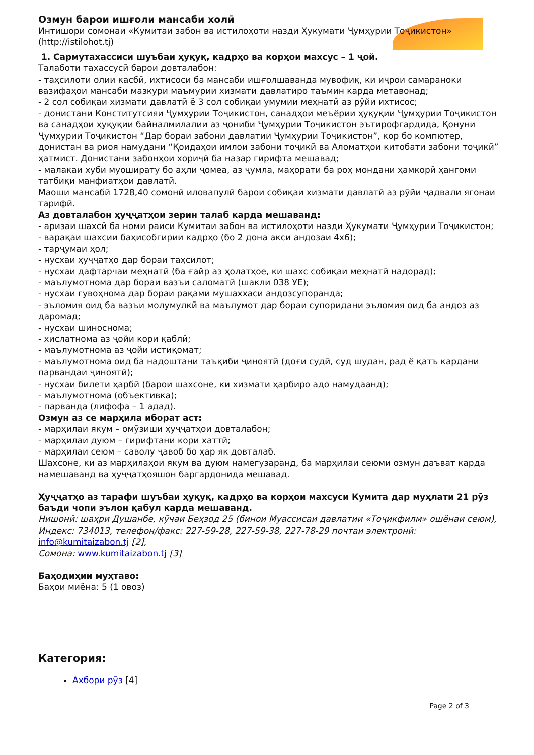Озмун барои ишғоли мансаби холӣ
Интишори сомонаи «Кумитаи забон ва истилоҳоти назди Ҳукумати Ҷумҳурии Тоҷикистон» (http://istilohot.tj)
1. Сармутахассиси шуъбаи ҳуқуқ, кадрҳо ва корҳои махсус – 1 ҷой.
Талаботи тахассусӣ барои довталабон:
- таҳсилоти олии касбӣ, ихтисоси ба мансаби ишғолшаванда мувофиқ, ки иҷрои самараноки вазифаҳои мансаби мазкури маъмурии хизмати давлатиро таъмин карда метавонад;
- 2 сол собиқаи хизмати давлатӣ ё 3 сол собиқаи умумии меҳнатӣ аз рӯйи ихтисос;
- донистани Конститутсияи Ҷумҳурии Тоҷикистон, санадҳои меъёрии ҳуқуқии Ҷумҳурии Тоҷикистон ва санадҳои ҳуқуқии байналмилалии аз ҷониби Ҷумҳурии Тоҷикистон эътирофгардида, Қонуни Ҷумҳурии Тоҷикистон “Дар бораи забони давлатии Ҷумҳурии Тоҷикистон”, кор бо компютер, донистан ва риоя намудани “Қоидаҳои имлои забони тоҷикӣ ва Аломатҳои китобати забони тоҷикӣ” ҳатмист. Донистани забонҳои хориҷӣ ба назар гирифта мешавад;
- малакаи хуби муоширату бо аҳли ҷомеа, аз ҷумла, маҳорати ба роҳ мондани ҳамкорӣ ҳангоми татбиқи манфиатҳои давлатӣ.
Маоши мансабӣ 1728,40 сомонӣ иловапулӣ барои собиқаи хизмати давлатӣ аз рӯйи ҷадвали ягонаи тарифӣ.
Аз довталабон ҳуҷҷатҳои зерин талаб карда мешаванд:
- аризаи шахсӣ ба номи раиси Кумитаи забон ва истилоҳоти назди Ҳукумати Ҷумҳурии Тоҷикистон;
- варақаи шахсии баҳисобгирии кадрҳо (бо 2 дона акси андозаи 4х6);
- тарҷумаи ҳол;
- нусхаи ҳуҷҷатҳо дар бораи таҳсилот;
- нусхаи дафтарчаи меҳнатӣ (ба ғайр аз ҳолатҳое, ки шахс собиқаи меҳнатӣ надорад);
- маълумотнома дар бораи вазъи саломатӣ (шакли 038 УЕ);
- нусхаи гувоҳнома дар бораи рақами мушаххаси андозсупоранда;
- эъломия оид ба вазъи молумулкӣ ва маълумот дар бораи супоридани эъломия оид ба андоз аз даромад;
- нусхаи шиноснома;
- хислатнома аз ҷойи кори қаблӣ;
- маълумотнома аз ҷойи истиқомат;
- маълумотнома оид ба надоштани таъқиби ҷиноятӣ (доғи судӣ, суд шудан, рад ё қатъ кардани парвандаи ҷиноятӣ);
- нусхаи билети ҳарбӣ (барои шахсоне, ки хизмати ҳарбиро адо намудаанд);
- маълумотнома (объективка);
- парванда (лифофа – 1 адад).
Озмун аз се марҳила иборат аст:
- марҳилаи якум – омӯзиши ҳуҷҷатҳои довталабон;
- марҳилаи дуюм – гирифтани кори хаттӣ;
- марҳилаи сеюм – саволу ҷавоб бо ҳар як довталаб.
Шахсоне, ки аз марҳилаҳои якум ва дуюм намегузаранд, ба марҳилаи сеюми озмун даъват карда намешаванд ва ҳуҷҷатҳояшон баргардонида мешавад.
Ҳуҷҷатҳо аз тарафи шуъбаи ҳуқуқ, кадрҳо ва корҳои махсуси Кумита дар муҳлати 21 рӯз баъди чопи эълон қабул карда мешаванд.
Нишонӣ: шаҳри Душанбе, кӯчаи Беҳзод 25 (бинои Муассисаи давлатии «Тоҷикфилм» ошёнаи сеюм),
Индекс: 734013, телефон/факс: 227-59-28, 227-59-38, 227-78-29 почтаи электронӣ: info@kumitaizabon.tj [2],
Сомона: www.kumitaizabon.tj [3]
Баҳодиҳии муҳтаво:
Баҳои миёна: 5 (1 овоз)
Категория:
Ахбори рӯз [4]
Page 2 of 3